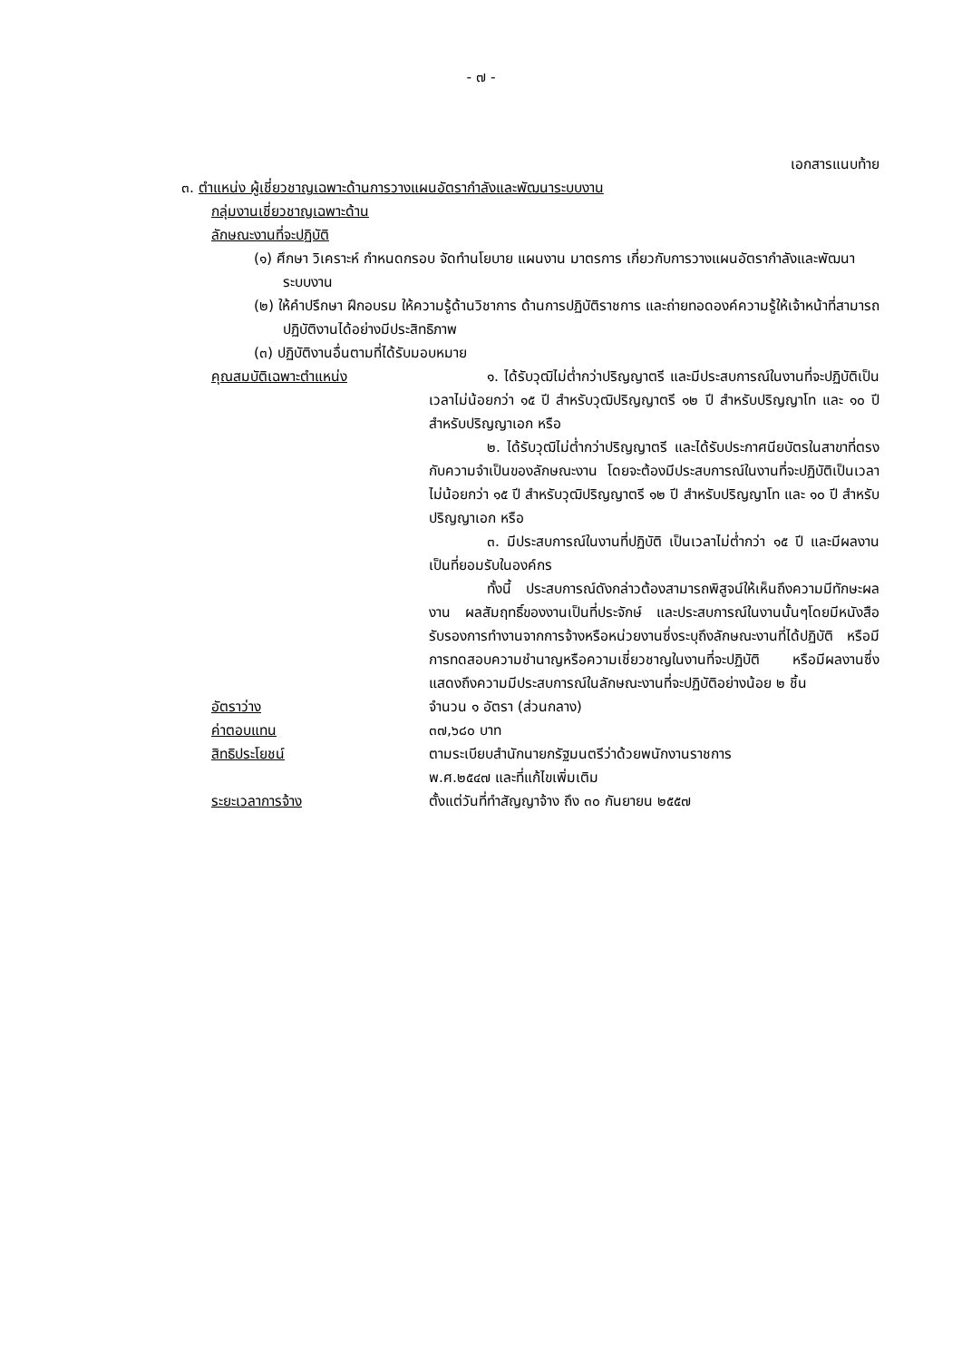- ๗ -
เอกสารแนบท้าย
๓. ตำแหน่ง ผู้เชี่ยวชาญเฉพาะด้านการวางแผนอัตรากำลังและพัฒนาระบบงาน
กลุ่มงานเชี่ยวชาญเฉพาะด้าน
ลักษณะงานที่จะปฏิบัติ
(๑) ศึกษา วิเคราะห์ กำหนดกรอบ จัดทำนโยบาย แผนงาน มาตรการ เกี่ยวกับการวางแผนอัตรากำลังและพัฒนาระบบงาน
(๒) ให้คำปรึกษา ฝึกอบรม ให้ความรู้ด้านวิชาการ ด้านการปฏิบัติราชการ และถ่ายทอดองค์ความรู้ให้เจ้าหน้าที่สามารถปฏิบัติงานได้อย่างมีประสิทธิภาพ
(๓) ปฏิบัติงานอื่นตามที่ได้รับมอบหมาย
คุณสมบัติเฉพาะตำแหน่ง ๑. ได้รับวุฒิไม่ต่ำกว่าปริญญาตรี และมีประสบการณ์ในงานที่จะปฏิบัติเป็นเวลาไม่น้อยกว่า ๑๕ ปี สำหรับวุฒิปริญญาตรี ๑๒ ปี สำหรับปริญญาโท และ ๑๐ ปี สำหรับปริญญาเอก หรือ
๒. ได้รับวุฒิไม่ต่ำกว่าปริญญาตรี และได้รับประกาศนียบัตรในสาขาที่ตรงกับความจำเป็นของลักษณะงาน โดยจะต้องมีประสบการณ์ในงานที่จะปฏิบัติเป็นเวลาไม่น้อยกว่า ๑๕ ปี สำหรับวุฒิปริญญาตรี ๑๒ ปี สำหรับปริญญาโท และ ๑๐ ปี สำหรับปริญญาเอก หรือ
๓. มีประสบการณ์ในงานที่ปฏิบัติ เป็นเวลาไม่ต่ำกว่า ๑๕ ปี และมีผลงานเป็นที่ยอมรับในองค์กร
ทั้งนี้ ประสบการณ์ดังกล่าวต้องสามารถพิสูจน์ให้เห็นถึงความมีทักษะผลงาน ผลสัมฤทธิ์ของงานเป็นที่ประจักษ์ และประสบการณ์ในงานนั้นๆโดยมีหนังสือรับรองการทำงานจากการจ้างหรือหน่วยงานซึ่งระบุถึงลักษณะงานที่ได้ปฏิบัติ หรือมีการทดสอบความชำนาญหรือความเชี่ยวชาญในงานที่จะปฏิบัติ หรือมีผลงานซึ่งแสดงถึงความมีประสบการณ์ในลักษณะงานที่จะปฏิบัติอย่างน้อย ๒ ชิ้น
อัตราว่าง จำนวน ๑ อัตรา (ส่วนกลาง)
ค่าตอบแทน ๓๗,๖๘๐ บาท
สิทธิประโยชน์ ตามระเบียบสำนักนายกรัฐมนตรีว่าด้วยพนักงานราชการ
พ.ศ.๒๕๔๗ และที่แก้ไขเพิ่มเติม
ระยะเวลาการจ้าง ตั้งแต่วันที่ทำสัญญาจ้าง ถึง ๓๐ กันยายน ๒๕๕๗